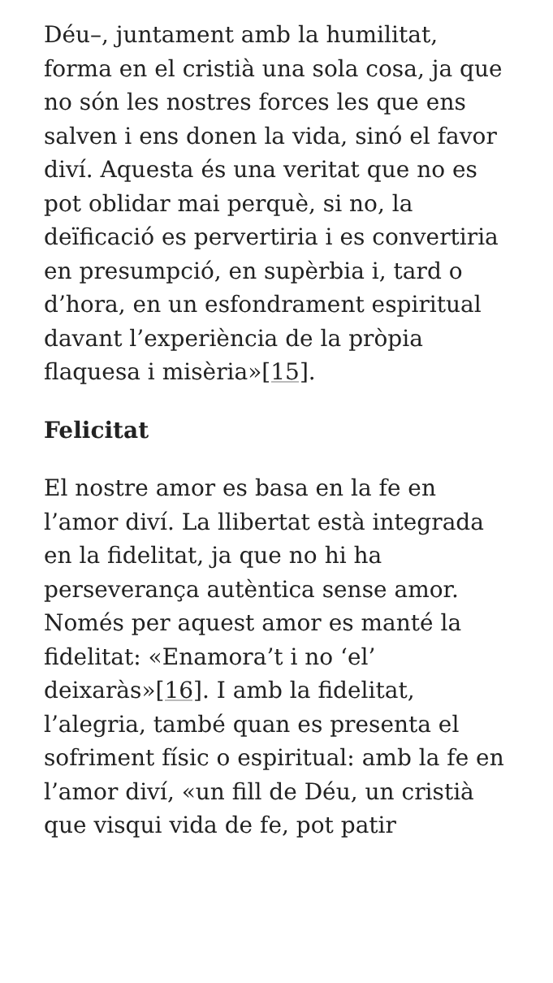Déu–, juntament amb la humilitat, forma en el cristià una sola cosa, ja que no són les nostres forces les que ens salven i ens donen la vida, sinó el favor diví. Aquesta és una veritat que no es pot oblidar mai perquè, si no, la deïficació es pervertiria i es convertiria en presumpció, en supèrbia i, tard o d’hora, en un esfondrament espiritual davant l’experiència de la pròpia flaquesa i misèria»[15].
Felicitat
El nostre amor es basa en la fe en l’amor diví. La llibertat està integrada en la fidelitat, ja que no hi ha perseverança autèntica sense amor. Només per aquest amor es manté la fidelitat: «Enamora’t i no ‘el’ deixaràs»[16]. I amb la fidelitat, l’alegria, també quan es presenta el sofriment físic o espiritual: amb la fe en l’amor diví, «un fill de Déu, un cristià que visqui vida de fe, pot patir